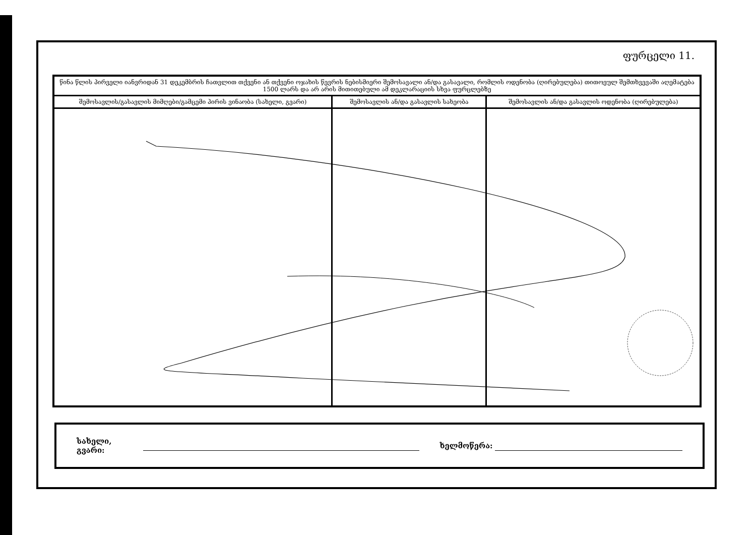ფურცელი 11.
| წინა წლის პირველი იანვრიდან 31 დეკემბრის ჩათვლით თქვენი ან თქვენი ოჯახის წევრის ნებისმიერი შემოსავალი ან/და გასავალი, რომლის ოდენობა (ღირებულება) თითოეულ შემთხვევაში აღემატება 1500 ლარს და არ არის მითითებული ამ დეკლარაციის სხვა ფურცლებზე | | |
| --- | --- | --- |
| შემოსავლის/გასავლის მიმღები/გამცემი პირის ვინაობა (სახელი, გვარი) | შემოსავლის ან/და გასავლის სახეობა | შემოსავლის ან/და გასავლის ოდენობა (ღირებულება) |
სახელი, გვარი: ხელმოწერა: